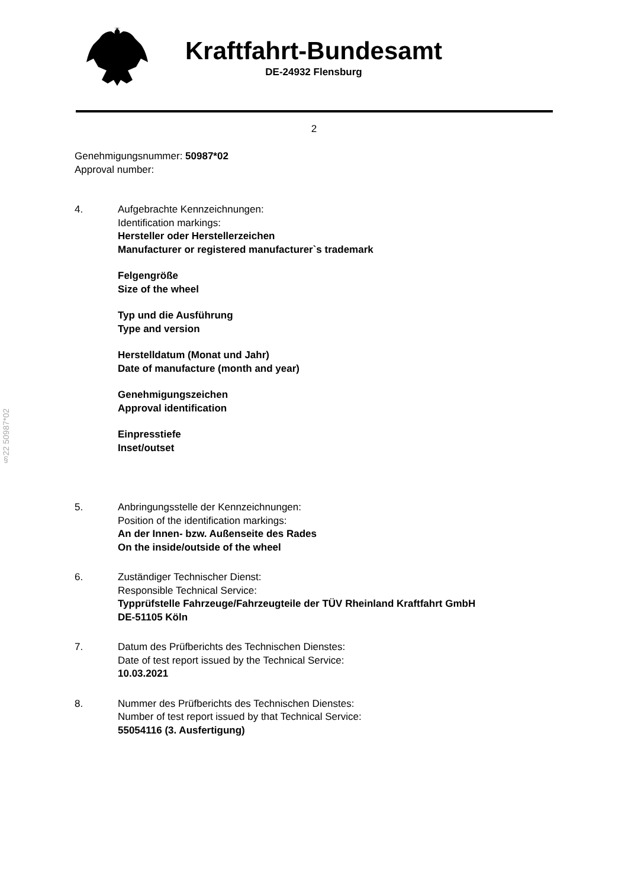Kraftfahrt-Bundesamt
DE-24932 Flensburg
2
§22 50987*02
Genehmigungsnummer: 50987*02
Approval number:
4. Aufgebrachte Kennzeichnungen:
Identification markings:
Hersteller oder Herstellerzeichen
Manufacturer or registered manufacturer`s trademark
Felgengröße
Size of the wheel
Typ und die Ausführung
Type and version
Herstelldatum (Monat und Jahr)
Date of manufacture (month and year)
Genehmigungszeichen
Approval identification
Einpresstiefe
Inset/outset
5. Anbringungsstelle der Kennzeichnungen:
Position of the identification markings:
An der Innen- bzw. Außenseite des Rades
On the inside/outside of the wheel
6. Zuständiger Technischer Dienst:
Responsible Technical Service:
Typprüfstelle Fahrzeuge/Fahrzeugteile der TÜV Rheinland Kraftfahrt GmbH
DE-51105 Köln
7. Datum des Prüfberichts des Technischen Dienstes:
Date of test report issued by the Technical Service:
10.03.2021
8. Nummer des Prüfberichts des Technischen Dienstes:
Number of test report issued by that Technical Service:
55054116 (3. Ausfertigung)